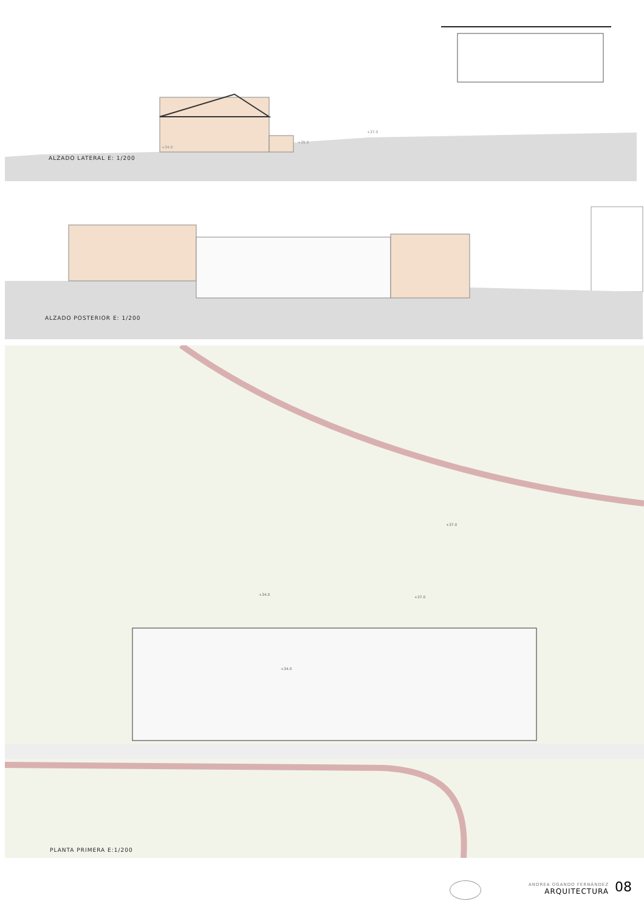ALZADO LATERAL E: 1/200
+34.0
+35.0
+37.0
ALZADO POSTERIOR E: 1/200
+34.0
+37.0
+37.0
+34.0
PLANTA PRIMERA E:1/200
ANDREA OGANDO FERNÁNDEZ
ARQUITECTURA
08